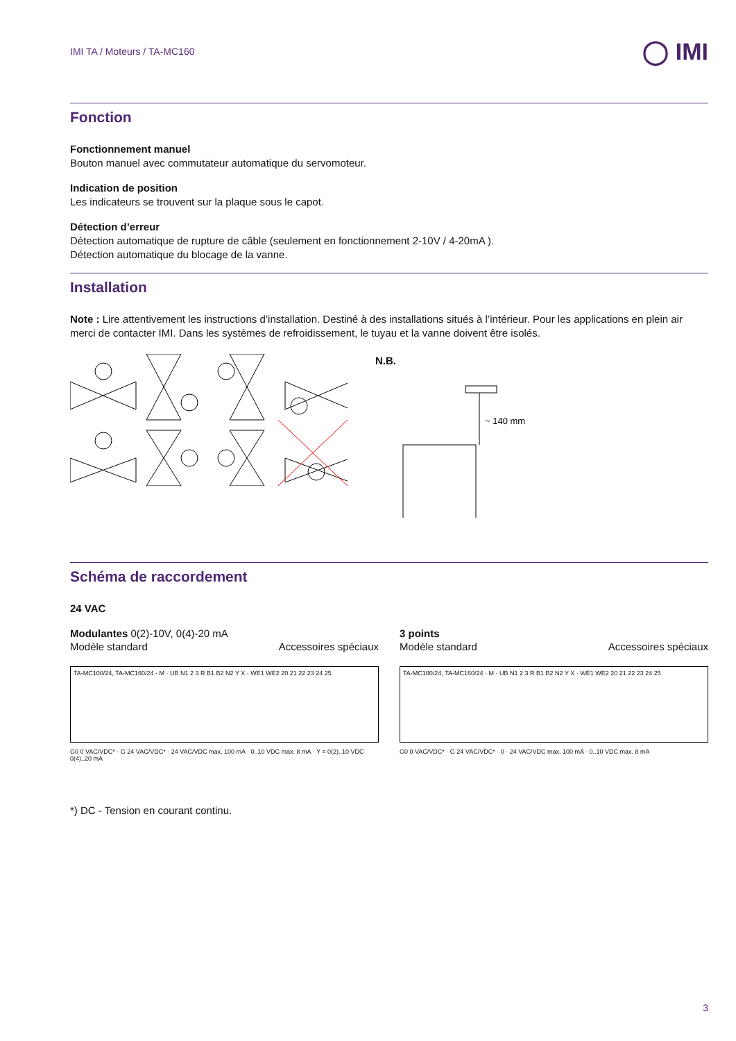IMI TA / Moteurs / TA-MC160 ◯ IMI
Fonction
Fonctionnement manuel
Bouton manuel avec commutateur automatique du servomoteur.
Indication de position
Les indicateurs se trouvent sur la plaque sous le capot.
Détection d’erreur
Détection automatique de rupture de câble (seulement en fonctionnement 2-10V / 4-20mA ).
Détection automatique du blocage de la vanne.
Installation
Note : Lire attentivement les instructions d’installation. Destiné à des installations situés à l’intérieur. Pour les applications en plein air merci de contacter IMI. Dans les systèmes de refroidissement, le tuyau et la vanne doivent être isolés.
N.B.
~ 140 mm
Schéma de raccordement
24 VAC
Modulantes 0(2)-10V, 0(4)-20 mA
Modèle standard Accessoires spéciaux
TA-MC100/24, TA-MC160/24 · M · UB N1 2 3 R B1 B2 N2 Y X · WE1 WE2 20 21 22 23 24 25
G0 0 VAC/VDC* · G 24 VAC/VDC* · 24 VAC/VDC max. 100 mA · 0..10 VDC max. 8 mA · Y = 0(2)..10 VDC 0(4)..20 mA
3 points
Modèle standard Accessoires spéciaux
TA-MC100/24, TA-MC160/24 · M · UB N1 2 3 R B1 B2 N2 Y X · WE1 WE2 20 21 22 23 24 25
G0 0 VAC/VDC* · G 24 VAC/VDC* · 0 · 24 VAC/VDC max. 100 mA · 0..10 VDC max. 8 mA
*) DC - Tension en courant continu.
3